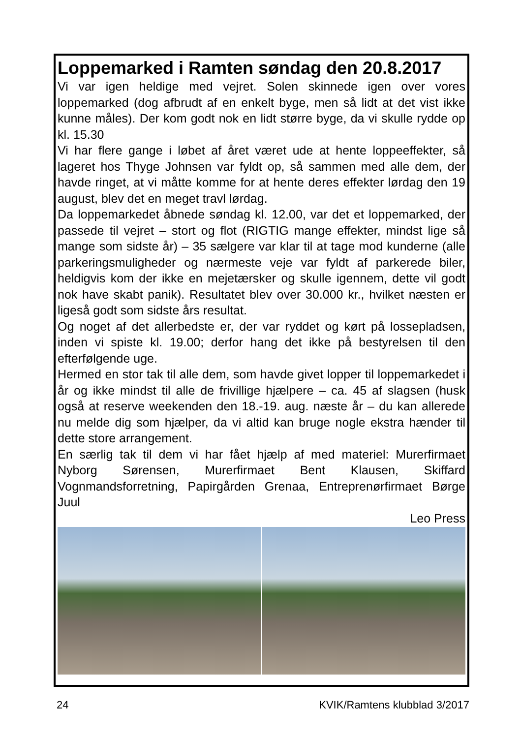Loppemarked i Ramten søndag den 20.8.2017
Vi var igen heldige med vejret. Solen skinnede igen over vores loppemarked (dog afbrudt af en enkelt byge, men så lidt at det vist ikke kunne måles). Der kom godt nok en lidt større byge, da vi skulle rydde op kl. 15.30
Vi har flere gange i løbet af året været ude at hente loppeeffekter, så lageret hos Thyge Johnsen var fyldt op, så sammen med alle dem, der havde ringet, at vi måtte komme for at hente deres effekter lørdag den 19 august, blev det en meget travl lørdag.
Da loppemarkedet åbnede søndag kl. 12.00, var det et loppemarked, der passede til vejret – stort og flot (RIGTIG mange effekter, mindst lige så mange som sidste år) – 35 sælgere var klar til at tage mod kunderne (alle parkeringsmuligheder og nærmeste veje var fyldt af parkerede biler, heldigvis kom der ikke en mejetærsker og skulle igennem, dette vil godt nok have skabt panik). Resultatet blev over 30.000 kr., hvilket næsten er ligeså godt som sidste års resultat.
Og noget af det allerbedste er, der var ryddet og kørt på lossepladsen, inden vi spiste kl. 19.00; derfor hang det ikke på bestyrelsen til den efterfølgende uge.
Hermed en stor tak til alle dem, som havde givet lopper til loppemarkedet i år og ikke mindst til alle de frivillige hjælpere – ca. 45 af slagsen (husk også at reserve weekenden den 18.-19. aug. næste år – du kan allerede nu melde dig som hjælper, da vi altid kan bruge nogle ekstra hænder til dette store arrangement.
En særlig tak til dem vi har fået hjælp af med materiel: Murerfirmaet Nyborg Sørensen, Murerfirmaet Bent Klausen, Skiffard Vognmandsforretning, Papirgården Grenaa, Entreprenørfirmaet Børge Juul
Leo Press
24 KVIK/Ramtens klubblad 3/2017